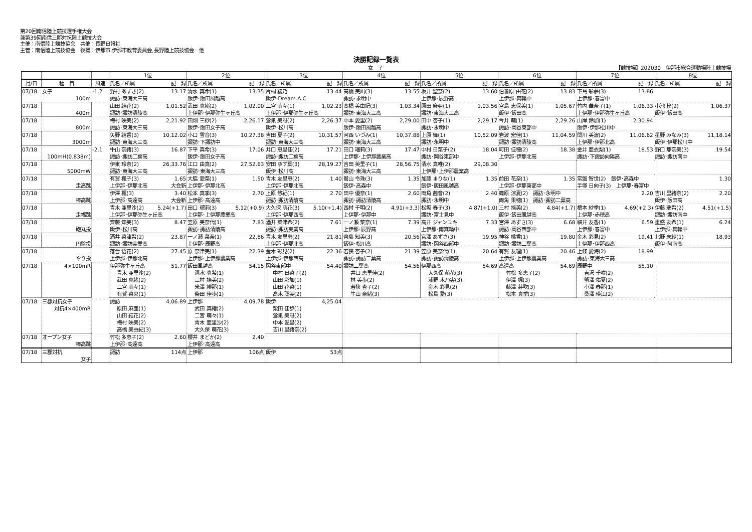第20回南信陸上競技選手権大会
兼第39回南信三郡対抗陸上競技大会
主催：南信陸上競技協会　共催：長野日報社
主管：南信陸上競技協会　後援：伊那市,伊那市教育委員会,長野陸上競技協会　他
決勝記録一覧表
女　子 【競技場】202030　伊那市総合運動場陸上競技場
| | | | 1位 | 2位 | 3位 | 4位 | 5位 | 6位 | 7位 | 8位 |
| --- | --- | --- | --- | --- | --- | --- | --- | --- | --- | --- |
| 月/日 | 種 目 | 風速 | 氏名／所属 記 録 | 氏名／所属 記 録 | 氏名／所属 記 録 | 氏名／所属 記 録 | 氏名／所属 記 録 | 氏名／所属 記 録 | 氏名／所属 記 録 | 氏名／所属 記 録 |
| 07/18 | 女子 100m | -1.2 | 野村 あずさ(2) 13.17 諏訪･東海大三高 | 清水 真希(1) 13.35 飯伊･飯田風越高 | 片桐 綾乃 13.44 飯伊･Dream.A.C | 髙橋 美凪(3) 13.55 諏訪･永明中 | 坂井 聖奈(2) 13.60 上伊那･辰野高 | 伯耆原 由花(2) 13.83 上伊那･箕輪中 | 下島 彩夢(3) 13.86 上伊那･春富中 | |
| 07/18 | 400m | | 山田 結花(2) 1,01.52 諏訪･諏訪清陵高 | 武田 真緒(2) 1,02.00 上伊那･伊那弥生ヶ丘高 | 二宮 萌々(1) 1,02.23 上伊那･伊那弥生ヶ丘高 | 髙橋 美由紀(3) 1,03.34 諏訪･東海大三高 | 原田 麻亜(1) 1,03.56 諏訪･東海大三高 | 宮島 志保美(1) 1,05.67 飯伊･飯田高 | 竹内 華奈子(1) 1,06.33 上伊那･伊那弥生ヶ丘高 | 小池 梓(2) 1,06.37 飯伊･飯田高 |
| 07/18 | 800m | | 梅村 映美(2) 2,21.92 諏訪･東海大三高 | 田畑 三紗(2) 2,26.17 飯伊･飯田女子高 | 鶯巣 美冴(2) 2,26.37 飯伊･松川高 | 中本 愛里(2) 2,29.00 飯伊･飯田風越高 | 田中 杏子(1) 2,29.17 諏訪･永明中 | 今井 萌(1) 2,29.26 諏訪･岡谷東部中 | 山岸 鈴加(1) 2,30.94 飯伊･伊那松川中 | |
| 07/18 | 3000m | | 矢野 結香(3) 10,12.02 諏訪･東海大三高 | 小口 雪音(3) 10,27.38 諏訪･下諏訪中 | 吉田 夏子(2) 10,31.57 諏訪･東海大三高 | 河西 いづみ(1) 10,37.88 諏訪･東海大三高 | 上原 舞(1) 10,52.09 諏訪･永明中 | 岩波 宏佳(1) 11,04.59 諏訪･諏訪清陵高 | 関川 美波(2) 11,06.62 上伊那･伊那北高 | 星野 みなみ(3) 11,18.14 飯伊･伊那松川中 |
| 07/18 | 100mH(0.838m) | -2.1 | 牛山 奈緒(3) 16.87 諏訪･諏訪二葉高 | 下平 真希(3) 17.06 飯伊･飯田女子高 | 井口 恵里佳(2) 17.21 諏訪･諏訪二葉高 | 田口 瑠莉(3) 17.47 上伊那･上伊那農業高 | 中村 日菜子(2) 18.04 諏訪･岡谷東部中 | 町田 佳穂(2) 18.38 上伊那･伊那北高 | 金井 亜衣梨(1) 18.53 諏訪･下諏訪向陽高 | 野口 那奈美(3) 19.54 諏訪･諏訪南中 |
| 07/18 | 5000mW | | 伊東 玲奈(2) 26,33.76 諏訪･東海大三高 | 江口 由真(2) 27,52.63 諏訪･東海大三高 | 安田 ゆず葉(3) 28,19.27 飯伊･松川高 | 吉田 英里子(1) 28,56.75 諏訪･東海大三高 | 清水 真唯(2) 29,08.30 上伊那･上伊那農業高 | | | |
| 07/18 | 走高跳 | | 有賀 楓子(3) 1.65 上伊那･伊那北高 大会新 | 大脇 愛菜(1) 1.50 上伊那･伊那北高 | 青木 友里恵(2) 1.40 上伊那･伊那北高 | 鷲山 令珠(3) 1.35 飯伊･高森中 | 加藤 まりな(1) 1.35 飯伊･飯田風越高 | 前田 花奈(1) 1.35 上伊那･伊那東部中 | 常盤 智世(2) 飯伊･高森中 手塚 日向子(3) 上伊那･春富中 | 1.30 |
| 07/18 | 棒高跳 | | 伊澤 楓(3) 3.40 上伊那･高遠高 大会新 | 松本 真季(3) 2.70 上伊那･高遠高 | 上原 悠紀(1) 2.70 諏訪･諏訪清陵高 | 田中 優奈(1) 2.60 諏訪･諏訪清陵高 | 両角 茜音(2) 2.40 諏訪･永明中 | 篠原 涼夏(2) 諏訪･永明中 両角 果穂(1) 諏訪･諏訪二葉高 | 2.20 | 吉川 里緒奈(2) 2.20 飯伊･飯田高 |
| 07/18 | 走幅跳 | | 青木 亜里沙(2) 5.24(+1.7) 上伊那･伊那弥生ヶ丘高 | 田口 瑠莉(3) 5.12(+0.9) 上伊那･上伊那農業高 | 大久保 萌花(3) 5.10(+1.4) 上伊那･伊那西高 | 西村 千明(2) 4.91(+3.3) 上伊那･伊那中 | 松坂 春子(3) 4.87(+1.0) 諏訪･富士見中 | 三村 捺美(2) 4.84(+1.7) 飯伊･飯田風越高 | 橋本 紗季(1) 4.69(+2.3) 上伊那･赤穂高 | 伊藤 瑞希(2) 4.51(+1.5) 諏訪･諏訪南中 |
| 07/18 | 砲丸投 | | 齊藤 知美(3) 8.47 飯伊･松川高 | 笠原 美奈代(1) 7.83 諏訪･諏訪清陵高 | 酒井 菜津希(2) 7.61 諏訪･諏訪実業高 | 一ノ瀬 菜奈(1) 7.39 上伊那･辰野高 | 高井 ジャンユキ 7.33 上伊那･南箕輪中 | 宮澤 あずさ(3) 6.68 諏訪･岡谷西部中 | 細井 友香(1) 6.59 上伊那･春富中 | 重盛 友希(1) 6.24 上伊那･箕輪中 |
| 07/18 | 円盤投 | | 酒井 菜津希(2) 23.87 諏訪･諏訪実業高 | 一ノ瀬 菜奈(1) 22.86 上伊那･辰野高 | 青木 友里恵(2) 21.81 上伊那･伊那北高 | 齊藤 知美(3) 20.56 飯伊･松川高 | 宮澤 あずさ(3) 19.95 諏訪･岡谷西部中 | 神谷 桃香(1) 19.80 諏訪･諏訪二葉高 | 金木 彩見(2) 19.41 上伊那･伊那西高 | 北野 未紗(1) 18.93 飯伊･阿南高 |
| 07/18 | やり投 | | 落合 悟花(2) 27.45 上伊那･伊那北高 | 原 奈津美(1) 22.39 上伊那･上伊那農業高 | 金木 彩見(2) 22.36 上伊那･伊那西高 | 若狭 杏子(2) 21.39 諏訪･諏訪二葉高 | 笠原 美奈代(1) 20.64 諏訪･諏訪清陵高 | 有賀 友理(1) 20.46 上伊那･上伊那農業高 | 上條 愛海(2) 18.99 諏訪･東海大三高 | |
| 07/18 | 4×100mR | | 伊那弥生ヶ丘高 51.77 青木 亜里沙(2) 武田 真緒(2) 二宮 萌々(1) 有賀 菜央(1) | 飯田風越高 54.15 清水 真希(1) 三村 捺美(2) 米澤 緋那(1) 柴田 佳歩(1) | 岡谷東部中 54.40 中村 日菜子(2) 山田 彩加(1) 山田 花菜(1) 髙木 聡美(2) | 諏訪二葉高 54.56 井口 恵里佳(2) 林 美歩(2) 若狭 杏子(2) 牛山 奈緒(3) | 伊那西高 54.69 大久保 萌花(3) 浦野 木乃実(3) 金木 彩見(2) 松島 愛(3) | 高遠高 54.69 竹松 多恵子(2) 伊澤 楓(3) 藤澤 芽吹(3) 松本 真季(3) | 辰野中 55.10 吉沢 千咲(2) 蟹澤 佑夏(2) 小澤 春那(1) 桑澤 瑛江(2) | |
| 07/18 | 三郡対抗女子 対抗4×400mR | | 諏訪 4,06.89 原田 麻亜(1) 山田 結花(2) 梅村 映美(2) 高橋 美由紀(3) | 上伊那 4,09.78 武田 真緒(2) 二宮 萌々(1) 青木 亜里沙(2) 大久保 萌花(3) | 飯伊 4,25.04 柴田 佳歩(1) 鶯巣 美冴(2) 中本 愛里(2) 吉川 里緒奈(2) | | | | | |
| 07/18 | オープン女子 棒高跳 | | 竹松 多恵子(2) 2.60 上伊那･高遠高 | 櫻井 まどか(2) 2.40 上伊那･高遠高 | | | | | | |
| 07/18 | 三郡対抗 女子 | | 諏訪 114点 | 上伊那 106点 | 飯伊 53点 | | | | | |